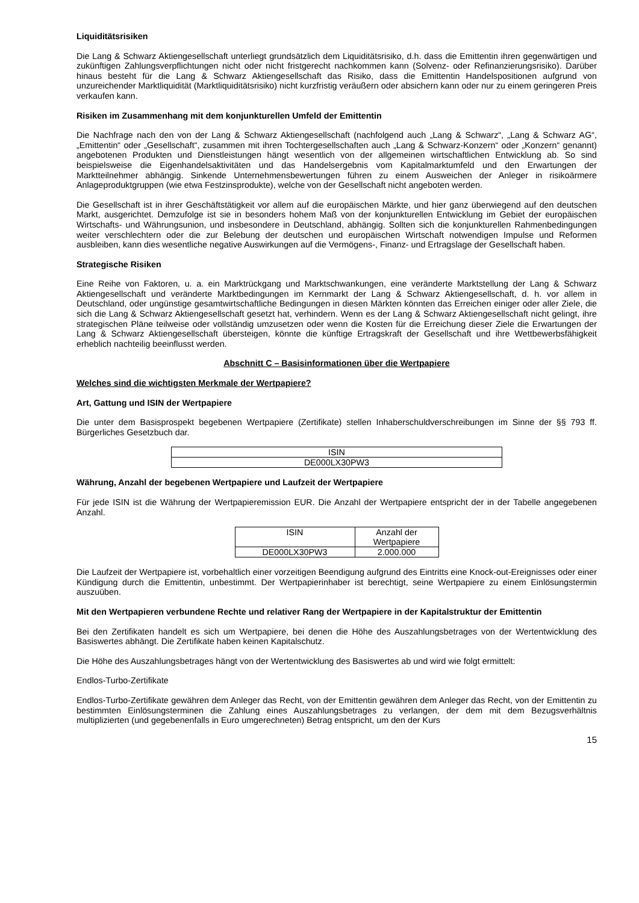Liquiditätsrisiken
Die Lang & Schwarz Aktiengesellschaft unterliegt grundsätzlich dem Liquiditätsrisiko, d.h. dass die Emittentin ihren gegenwärtigen und zukünftigen Zahlungsverpflichtungen nicht oder nicht fristgerecht nachkommen kann (Solvenz- oder Refinanzierungsrisiko). Darüber hinaus besteht für die Lang & Schwarz Aktiengesellschaft das Risiko, dass die Emittentin Handelspositionen aufgrund von unzureichender Marktliquidität (Marktliquiditätsrisiko) nicht kurzfristig veräußern oder absichern kann oder nur zu einem geringeren Preis verkaufen kann.
Risiken im Zusammenhang mit dem konjunkturellen Umfeld der Emittentin
Die Nachfrage nach den von der Lang & Schwarz Aktiengesellschaft (nachfolgend auch „Lang & Schwarz“, „Lang & Schwarz AG“, „Emittentin“ oder „Gesellschaft“, zusammen mit ihren Tochtergesellschaften auch „Lang & Schwarz-Konzern“ oder „Konzern“ genannt) angebotenen Produkten und Dienstleistungen hängt wesentlich von der allgemeinen wirtschaftlichen Entwicklung ab. So sind beispielsweise die Eigenhandelsaktivitäten und das Handelsergebnis vom Kapitalmarktumfeld und den Erwartungen der Marktteilnehmer abhängig. Sinkende Unternehmensbewertungen führen zu einem Ausweichen der Anleger in risikoärmere Anlageproduktgruppen (wie etwa Festzinsprodukte), welche von der Gesellschaft nicht angeboten werden.
Die Gesellschaft ist in ihrer Geschäftstätigkeit vor allem auf die europäischen Märkte, und hier ganz überwiegend auf den deutschen Markt, ausgerichtet. Demzufolge ist sie in besonders hohem Maß von der konjunkturellen Entwicklung im Gebiet der europäischen Wirtschafts- und Währungsunion, und insbesondere in Deutschland, abhängig. Sollten sich die konjunkturellen Rahmenbedingungen weiter verschlechtern oder die zur Belebung der deutschen und europäischen Wirtschaft notwendigen Impulse und Reformen ausbleiben, kann dies wesentliche negative Auswirkungen auf die Vermögens-, Finanz- und Ertragslage der Gesellschaft haben.
Strategische Risiken
Eine Reihe von Faktoren, u. a. ein Marktrückgang und Marktschwankungen, eine veränderte Marktstellung der Lang & Schwarz Aktiengesellschaft und veränderte Marktbedingungen im Kernmarkt der Lang & Schwarz Aktiengesellschaft, d. h. vor allem in Deutschland, oder ungünstige gesamtwirtschaftliche Bedingungen in diesen Märkten könnten das Erreichen einiger oder aller Ziele, die sich die Lang & Schwarz Aktiengesellschaft gesetzt hat, verhindern. Wenn es der Lang & Schwarz Aktiengesellschaft nicht gelingt, ihre strategischen Pläne teilweise oder vollständig umzusetzen oder wenn die Kosten für die Erreichung dieser Ziele die Erwartungen der Lang & Schwarz Aktiengesellschaft übersteigen, könnte die künftige Ertragskraft der Gesellschaft und ihre Wettbewerbsfähigkeit erheblich nachteilig beeinflusst werden.
Abschnitt C – Basisinformationen über die Wertpapiere
Welches sind die wichtigsten Merkmale der Wertpapiere?
Art, Gattung und ISIN der Wertpapiere
Die unter dem Basisprospekt begebenen Wertpapiere (Zertifikate) stellen Inhaberschuldverschreibungen im Sinne der §§ 793 ff. Bürgerliches Gesetzbuch dar.
| ISIN |
| --- |
| DE000LX30PW3 |
Währung, Anzahl der begebenen Wertpapiere und Laufzeit der Wertpapiere
Für jede ISIN ist die Währung der Wertpapieremission EUR. Die Anzahl der Wertpapiere entspricht der in der Tabelle angegebenen Anzahl.
| ISIN | Anzahl der Wertpapiere |
| --- | --- |
| DE000LX30PW3 | 2.000.000 |
Die Laufzeit der Wertpapiere ist, vorbehaltlich einer vorzeitigen Beendigung aufgrund des Eintritts eine Knock-out-Ereignisses oder einer Kündigung durch die Emittentin, unbestimmt. Der Wertpapierinhaber ist berechtigt, seine Wertpapiere zu einem Einlösungstermin auszuüben.
Mit den Wertpapieren verbundene Rechte und relativer Rang der Wertpapiere in der Kapitalstruktur der Emittentin
Bei den Zertifikaten handelt es sich um Wertpapiere, bei denen die Höhe des Auszahlungsbetrages von der Wertentwicklung des Basiswertes abhängt. Die Zertifikate haben keinen Kapitalschutz.
Die Höhe des Auszahlungsbetrages hängt von der Wertentwicklung des Basiswertes ab und wird wie folgt ermittelt:
Endlos-Turbo-Zertifikate
Endlos-Turbo-Zertifikate gewähren dem Anleger das Recht, von der Emittentin gewähren dem Anleger das Recht, von der Emittentin zu bestimmten Einlösungsterminen die Zahlung eines Auszahlungsbetrages zu verlangen, der dem mit dem Bezugsverhältnis multiplizierten (und gegebenenfalls in Euro umgerechneten) Betrag entspricht, um den der Kurs
15